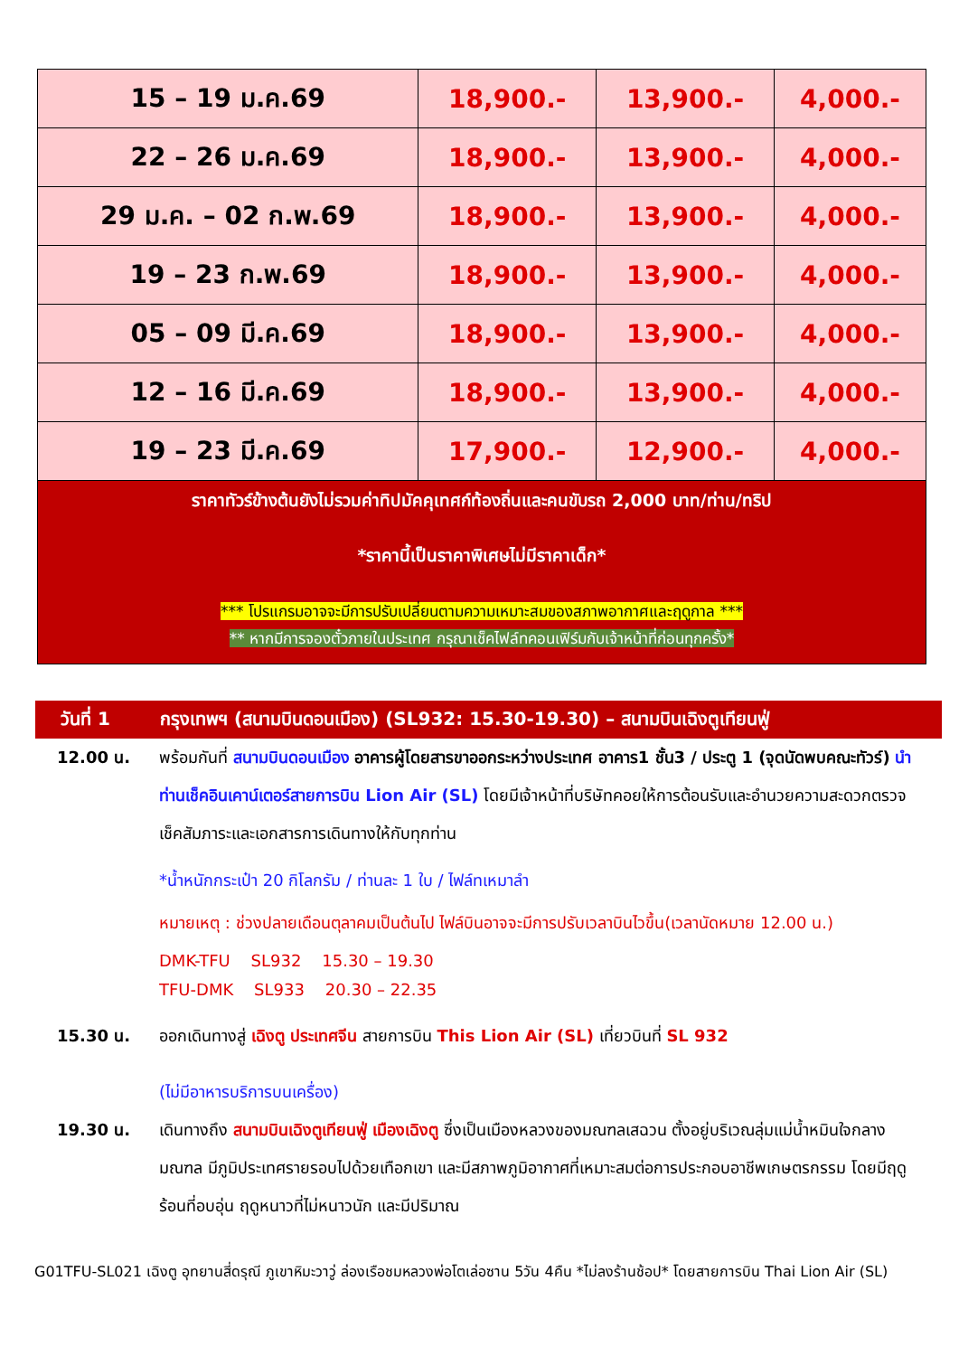| 15 – 19 ม.ค.69 | 18,900.- | 13,900.- | 4,000.- |
| 22 – 26 ม.ค.69 | 18,900.- | 13,900.- | 4,000.- |
| 29 ม.ค. – 02 ก.พ.69 | 18,900.- | 13,900.- | 4,000.- |
| 19 – 23 ก.พ.69 | 18,900.- | 13,900.- | 4,000.- |
| 05 – 09 มี.ค.69 | 18,900.- | 13,900.- | 4,000.- |
| 12 – 16 มี.ค.69 | 18,900.- | 13,900.- | 4,000.- |
| 19 – 23 มี.ค.69 | 17,900.- | 12,900.- | 4,000.- |
| ราคาทัวร์ข้างต้นยังไม่รวมค่าทิปมัคคุเทศก์ท้องถิ่นและคนขับรถ 2,000 บาท/ท่าน/ทริป *ราคานี้เป็นราคาพิเศษไม่มีราคาเด็ก* *** โปรแกรมอาจจะมีการปรับเปลี่ยนตามความเหมาะสมของสภาพอากาศและฤดูกาล *** ** หากมีการจองตั๋วภายในประเทศ กรุณาเช็คไฟล์ทคอนเฟิร์มกับเจ้าหน้าที่ก่อนทุกครั้ง* | | | |
วันที่ 1 กรุงเทพฯ (สนามบินดอนเมือง) (SL932: 15.30-19.30) – สนามบินเฉิงตูเทียนฟู่
12.00 น. พร้อมกันที่ สนามบินดอนเมือง อาคารผู้โดยสารขาออกระหว่างประเทศ อาคาร1 ชั้น3 / ประตู 1 (จุดนัดพบคณะทัวร์) นำท่านเช็คอินเคาน์เตอร์สายการบิน Lion Air (SL) โดยมีเจ้าหน้าที่บริษัทคอยให้การต้อนรับและอำนวยความสะดวกตรวจเช็คสัมภาระและเอกสารการเดินทางให้กับทุกท่าน
*น้ำหนักกระเป๋า 20 กิโลกรัม / ท่านละ 1 ใบ / ไฟล์ทเหมาลำ
หมายเหตุ : ช่วงปลายเดือนตุลาคมเป็นต้นไป ไฟล์บินอาจจะมีการปรับเวลาบินไวขึ้น(เวลานัดหมาย 12.00 น.)
DMK-TFU SL932 15.30 – 19.30
TFU-DMK SL933 20.30 – 22.35
15.30 น. ออกเดินทางสู่ เฉิงตู ประเทศจีน สายการบิน This Lion Air (SL) เที่ยวบินที่ SL 932
(ไม่มีอาหารบริการบนเครื่อง)
19.30 น. เดินทางถึง สนามบินเฉิงตูเทียนฟู่ เมืองเฉิงตู ซึ่งเป็นเมืองหลวงของมณฑลเสฉวน ตั้งอยู่บริเวณลุ่มแม่น้ำหมินใจกลางมณฑล มีภูมิประเทศรายรอบไปด้วยเทือกเขา และมีสภาพภูมิอากาศที่เหมาะสมต่อการประกอบอาชีพเกษตรกรรม โดยมีฤดูร้อนที่อบอุ่น ฤดูหนาวที่ไม่หนาวนัก และมีปริมาณ
G01TFU-SL021 เฉิงตู อุทยานสี่ดรุณี ภูเขาหิมะวาวู่ ล่องเรือชมหลวงพ่อโตเล่อซาน 5วัน 4คืน *ไม่ลงร้านช้อป* โดยสายการบิน Thai Lion Air (SL)